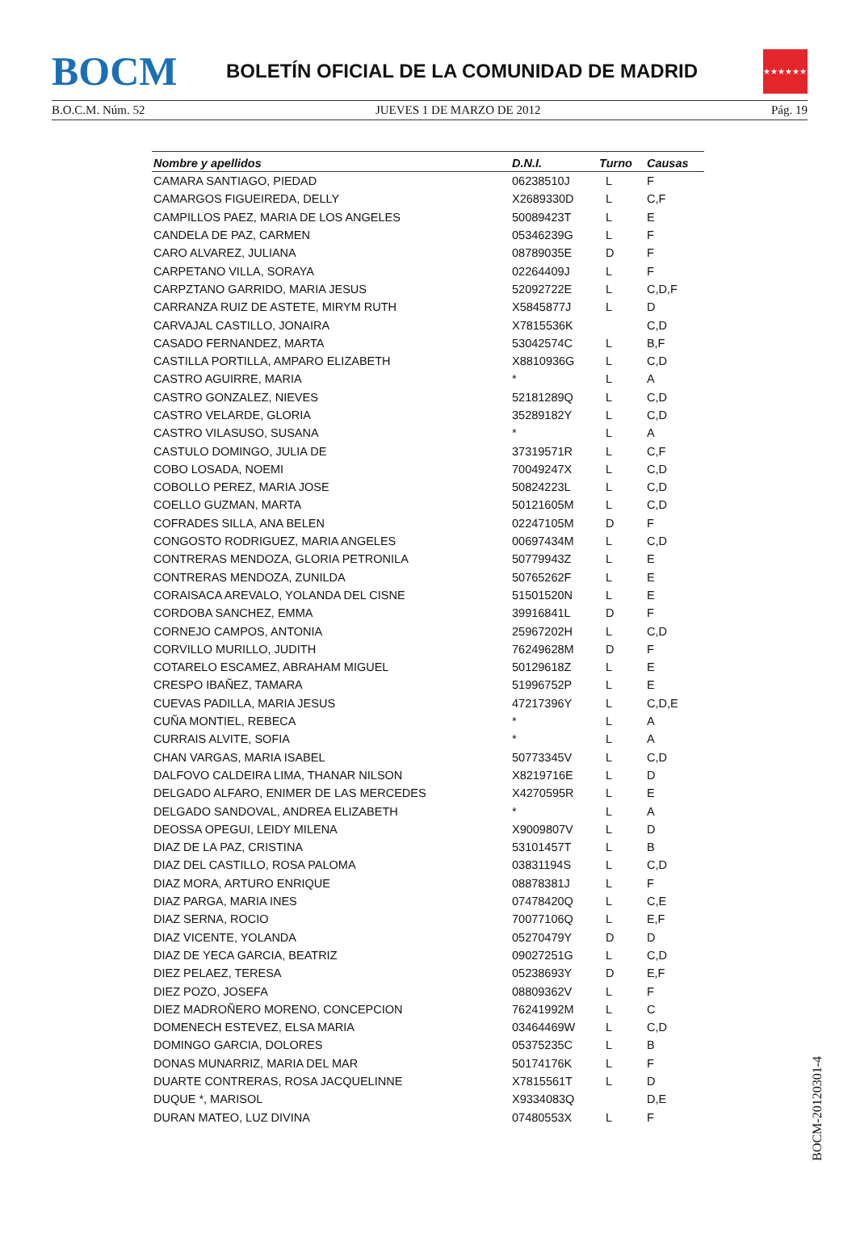BOCM
BOLETÍN OFICIAL DE LA COMUNIDAD DE MADRID
★★★★★★★
B.O.C.M. Núm. 52 JUEVES 1 DE MARZO DE 2012 Pág. 19
| Nombre y apellidos | D.N.I. | Turno | Causas |
| --- | --- | --- | --- |
| CAMARA SANTIAGO, PIEDAD | 06238510J | L | F |
| CAMARGOS FIGUEIREDA, DELLY | X2689330D | L | C,F |
| CAMPILLOS PAEZ, MARIA DE LOS ANGELES | 50089423T | L | E |
| CANDELA DE PAZ, CARMEN | 05346239G | L | F |
| CARO ALVAREZ, JULIANA | 08789035E | D | F |
| CARPETANO VILLA, SORAYA | 02264409J | L | F |
| CARPZTANO GARRIDO, MARIA JESUS | 52092722E | L | C,D,F |
| CARRANZA RUIZ DE ASTETE, MIRYM RUTH | X5845877J | L | D |
| CARVAJAL CASTILLO, JONAIRA | X7815536K | | C,D |
| CASADO FERNANDEZ, MARTA | 53042574C | L | B,F |
| CASTILLA PORTILLA, AMPARO ELIZABETH | X8810936G | L | C,D |
| CASTRO AGUIRRE, MARIA | * | L | A |
| CASTRO GONZALEZ, NIEVES | 52181289Q | L | C,D |
| CASTRO VELARDE, GLORIA | 35289182Y | L | C,D |
| CASTRO VILASUSO, SUSANA | * | L | A |
| CASTULO DOMINGO, JULIA DE | 37319571R | L | C,F |
| COBO LOSADA, NOEMI | 70049247X | L | C,D |
| COBOLLO PEREZ, MARIA JOSE | 50824223L | L | C,D |
| COELLO GUZMAN, MARTA | 50121605M | L | C,D |
| COFRADES SILLA, ANA BELEN | 02247105M | D | F |
| CONGOSTO RODRIGUEZ, MARIA ANGELES | 00697434M | L | C,D |
| CONTRERAS MENDOZA, GLORIA PETRONILA | 50779943Z | L | E |
| CONTRERAS MENDOZA, ZUNILDA | 50765262F | L | E |
| CORAISACA AREVALO, YOLANDA DEL CISNE | 51501520N | L | E |
| CORDOBA SANCHEZ, EMMA | 39916841L | D | F |
| CORNEJO CAMPOS, ANTONIA | 25967202H | L | C,D |
| CORVILLO MURILLO, JUDITH | 76249628M | D | F |
| COTARELO ESCAMEZ, ABRAHAM MIGUEL | 50129618Z | L | E |
| CRESPO IBAÑEZ, TAMARA | 51996752P | L | E |
| CUEVAS PADILLA, MARIA JESUS | 47217396Y | L | C,D,E |
| CUÑA MONTIEL, REBECA | * | L | A |
| CURRAIS ALVITE, SOFIA | * | L | A |
| CHAN VARGAS, MARIA ISABEL | 50773345V | L | C,D |
| DALFOVO CALDEIRA LIMA, THANAR NILSON | X8219716E | L | D |
| DELGADO ALFARO, ENIMER DE LAS MERCEDES | X4270595R | L | E |
| DELGADO SANDOVAL, ANDREA ELIZABETH | * | L | A |
| DEOSSA OPEGUI, LEIDY MILENA | X9009807V | L | D |
| DIAZ DE LA PAZ, CRISTINA | 53101457T | L | B |
| DIAZ DEL CASTILLO, ROSA PALOMA | 03831194S | L | C,D |
| DIAZ MORA, ARTURO ENRIQUE | 08878381J | L | F |
| DIAZ PARGA, MARIA INES | 07478420Q | L | C,E |
| DIAZ SERNA, ROCIO | 70077106Q | L | E,F |
| DIAZ VICENTE, YOLANDA | 05270479Y | D | D |
| DIAZ DE YECA GARCIA, BEATRIZ | 09027251G | L | C,D |
| DIEZ PELAEZ, TERESA | 05238693Y | D | E,F |
| DIEZ POZO, JOSEFA | 08809362V | L | F |
| DIEZ MADROÑERO MORENO, CONCEPCION | 76241992M | L | C |
| DOMENECH ESTEVEZ, ELSA MARIA | 03464469W | L | C,D |
| DOMINGO GARCIA, DOLORES | 05375235C | L | B |
| DONAS MUNARRIZ, MARIA DEL MAR | 50174176K | L | F |
| DUARTE CONTRERAS, ROSA JACQUELINNE | X7815561T | L | D |
| DUQUE *, MARISOL | X9334083Q | | D,E |
| DURAN MATEO, LUZ DIVINA | 07480553X | L | F |
BOCM-20120301-4